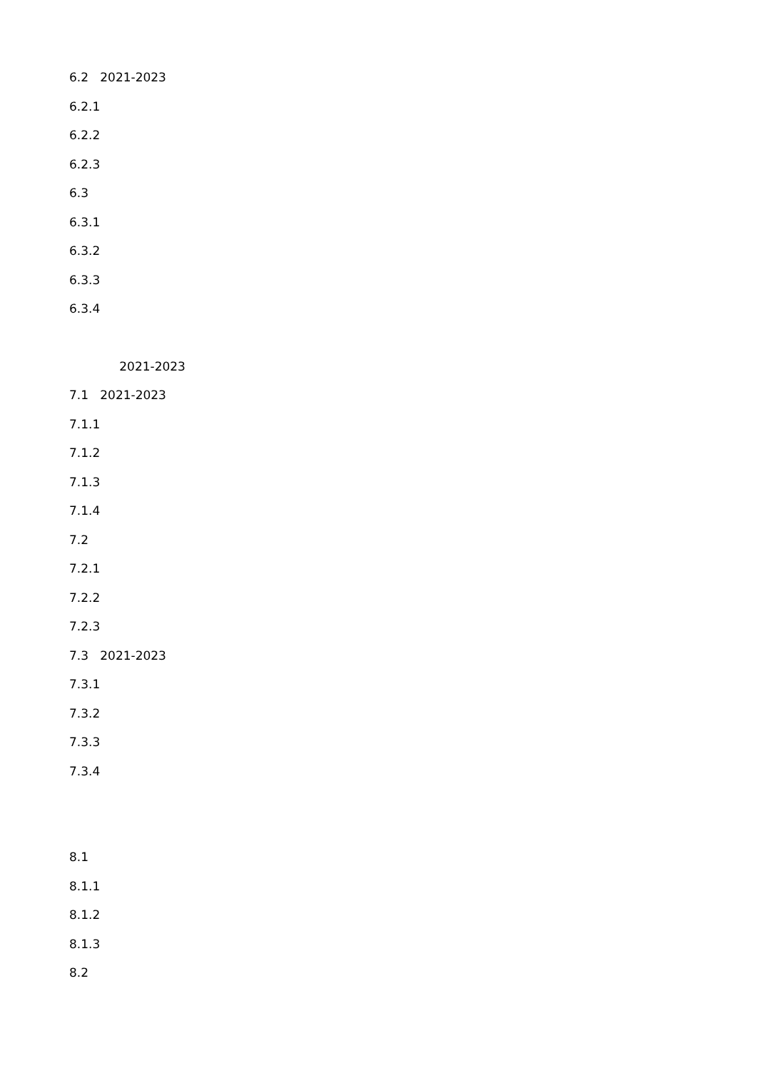6.2 2021-2023
6.2.1
6.2.2
6.2.3
6.3
6.3.1
6.3.2
6.3.3
6.3.4
2021-2023
7.1 2021-2023
7.1.1
7.1.2
7.1.3
7.1.4
7.2
7.2.1
7.2.2
7.2.3
7.3 2021-2023
7.3.1
7.3.2
7.3.3
7.3.4
8.1
8.1.1
8.1.2
8.1.3
8.2